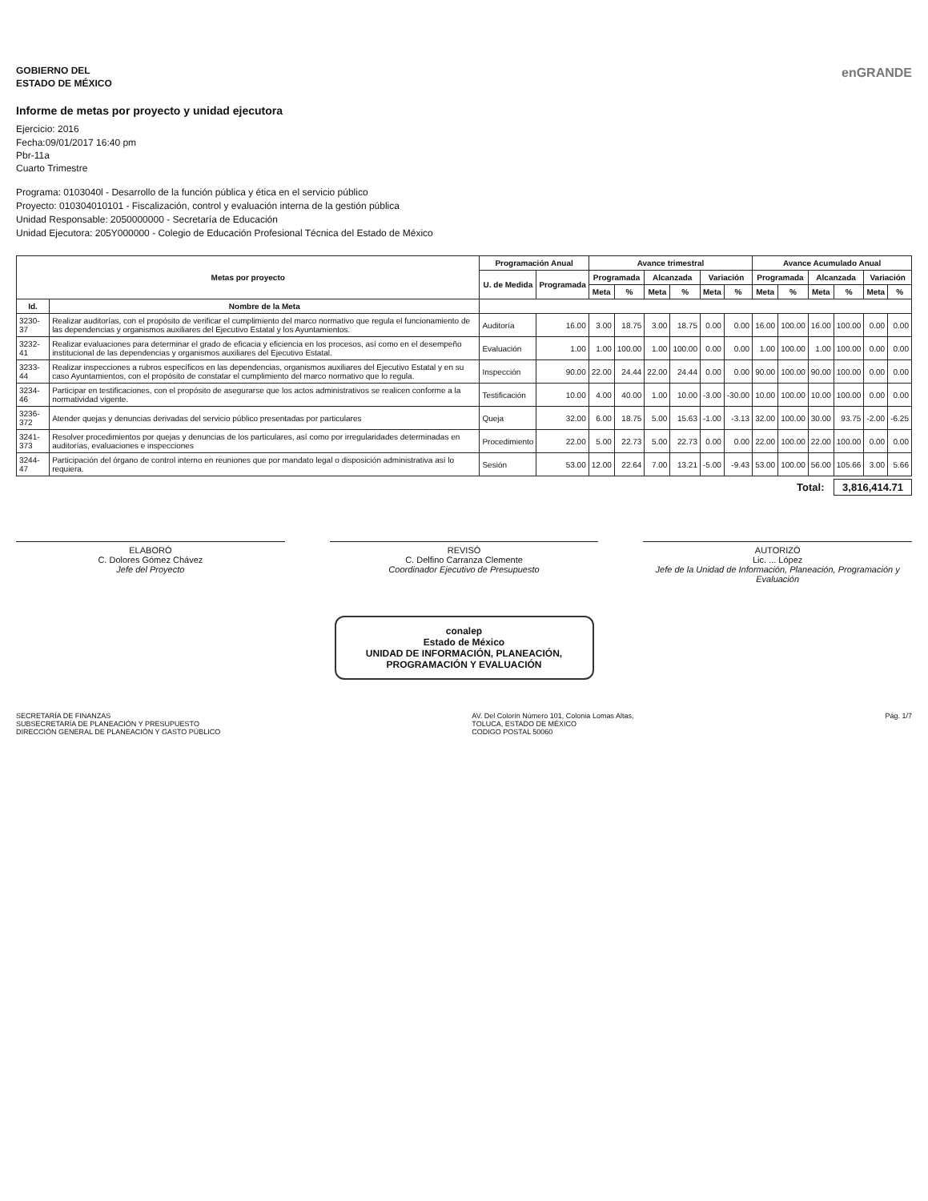GOBIERNO DEL
ESTADO DE MÉXICO
Informe de metas por proyecto y unidad ejecutora
Ejercicio: 2016
Fecha:09/01/2017 16:40 pm
Pbr-11a
Cuarto Trimestre
enGRANDE
Programa: 0103040l - Desarrollo de la función pública y ética en el servicio público
Proyecto: 010304010101 - Fiscalización, control y evaluación interna de la gestión pública
Unidad Responsable: 2050000000 - Secretaría de Educación
Unidad Ejecutora: 205Y000000 - Colegio de Educación Profesional Técnica del Estado de México
| Metas por proyecto | | Programación Anual | | Avance trimestral | | | | | | Avance Acumulado Anual | | | | | |
| --- | --- | --- | --- | --- | --- | --- | --- | --- | --- | --- | --- | --- | --- | --- | --- |
| | | U. de Medida | Programada | Programada | | Alcanzada | | Variación | | Programada | | Alcanzada | | Variación | |
| | | | | Meta | % | Meta | % | Meta | % | Meta | % | Meta | % | Meta | % |
| Id. | Nombre de la Meta | | | | | | | | | | | | | | |
| 3230-37 | Realizar auditorías, con el propósito de verificar el cumplimiento del marco normativo que regula el funcionamiento de las dependencias y organismos auxiliares del Ejecutivo Estatal y los Ayuntamientos. | Auditoría | 16.00 | 3.00 | 18.75 | 3.00 | 18.75 | 0.00 | 0.00 | 16.00 | 100.00 | 16.00 | 100.00 | 0.00 | 0.00 |
| 3232-41 | Realizar evaluaciones para determinar el grado de eficacia y eficiencia en los procesos, así como en el desempeño institucional de las dependencias y organismos auxiliares del Ejecutivo Estatal. | Evaluación | 1.00 | 1.00 | 100.00 | 1.00 | 100.00 | 0.00 | 0.00 | 1.00 | 100.00 | 1.00 | 100.00 | 0.00 | 0.00 |
| 3233-44 | Realizar inspecciones a rubros específicos en las dependencias, organismos auxiliares del Ejecutivo Estatal y en su caso Ayuntamientos, con el propósito de constatar el cumplimiento del marco normativo que lo regula. | Inspección | 90.00 | 22.00 | 24.44 | 22.00 | 24.44 | 0.00 | 0.00 | 90.00 | 100.00 | 90.00 | 100.00 | 0.00 | 0.00 |
| 3234-46 | Participar en testificaciones, con el propósito de asegurarse que los actos administrativos se realicen conforme a la normatividad vigente. | Testificación | 10.00 | 4.00 | 40.00 | 1.00 | 10.00 | -3.00 | -30.00 | 10.00 | 100.00 | 10.00 | 100.00 | 0.00 | 0.00 |
| 3236-372 | Atender quejas y denuncias derivadas del servicio público presentadas por particulares | Queja | 32.00 | 6.00 | 18.75 | 5.00 | 15.63 | -1.00 | -3.13 | 32.00 | 100.00 | 30.00 | 93.75 | -2.00 | -6.25 |
| 3241-373 | Resolver procedimientos por quejas y denuncias de los particulares, así como por irregularidades determinadas en auditorías, evaluaciones e inspecciones | Procedimiento | 22.00 | 5.00 | 22.73 | 5.00 | 22.73 | 0.00 | 0.00 | 22.00 | 100.00 | 22.00 | 100.00 | 0.00 | 0.00 |
| 3244-47 | Participación del órgano de control interno en reuniones que por mandato legal o disposición administrativa así lo requiera. | Sesión | 53.00 | 12.00 | 22.64 | 7.00 | 13.21 | -5.00 | -9.43 | 53.00 | 100.00 | 56.00 | 105.66 | 3.00 | 5.66 |
Total: 3,816,414.71
ELABORÓ
C. Dolores Gómez Chávez
Jefe del Proyecto
REVISÓ
C. Delfino Carranza Clemente
Coordinador Ejecutivo de Presupuesto
AUTORIZÓ
Lic. ... López
Jefe de la Unidad de Información, Planeación, Programación y Evaluación
conalep
Estado de México
UNIDAD DE INFORMACIÓN, PLANEACIÓN,
PROGRAMACIÓN Y EVALUACIÓN
SECRETARÍA DE FINANZAS
SUBSECRETARÍA DE PLANEACIÓN Y PRESUPUESTO
DIRECCIÓN GENERAL DE PLANEACIÓN Y GASTO PÚBLICO
AV. Del Colorín Número 101, Colonia Lomas Altas,
TOLUCA, ESTADO DE MÉXICO
CODIGO POSTAL 50060
Pág. 1/7